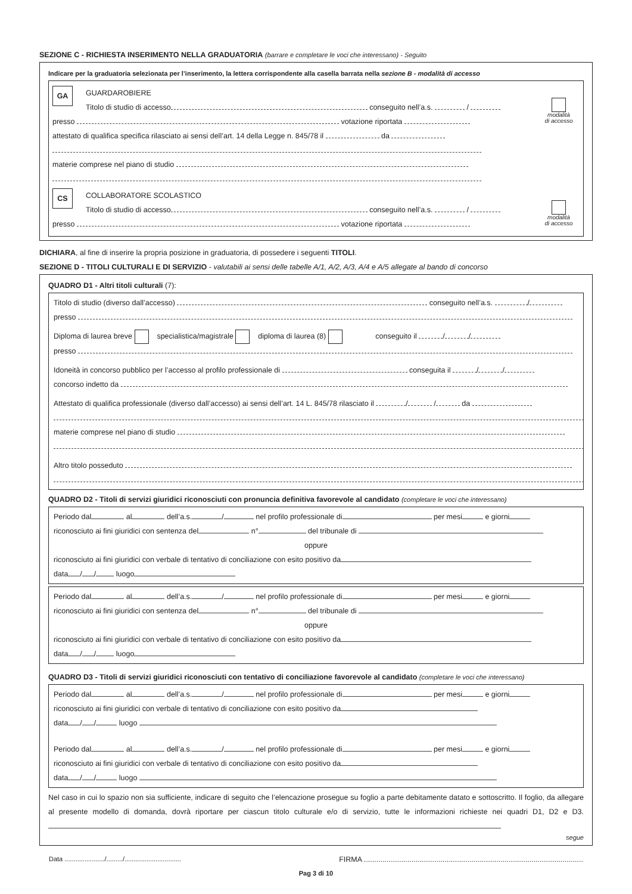SEZIONE C - RICHIESTA INSERIMENTO NELLA GRADUATORIA (barrare e completare le voci che interessano) - Seguito
Indicare per la graduatoria selezionata per l’inserimento, la lettera corrispondente alla casella barrata nella sezione B - modalità di accesso
GA
modalità
di accesso
GUARDAROBIERE
Titolo di studio di accesso conseguito nell’a.s. /
presso votazione riportata
attestato di qualifica specifica rilasciato ai sensi dell’art. 14 della Legge n. 845/78 il da
materie comprese nel piano di studio
CS
modalità
di accesso
COLLABORATORE SCOLASTICO
Titolo di studio di accesso conseguito nell’a.s. /
presso votazione riportata
DICHIARA, al fine di inserire la propria posizione in graduatoria, di possedere i seguenti TITOLI.
SEZIONE D - TITOLI CULTURALI E DI SERVIZIO - valutabili ai sensi delle tabelle A/1, A/2, A/3, A/4 e A/5 allegate al bando di concorso
QUADRO D1 - Altri titoli culturali (7):
Titolo di studio (diverso dall’accesso) conseguito nell’a.s. /
presso
Diploma di laurea breve specialistica/magistrale diploma di laurea (8) conseguito il / /
presso
Idoneità in concorso pubblico per l’accesso al profilo professionale di conseguita il / /
concorso indetto da
Attestato di qualifica professionale (diverso dall’accesso) ai sensi dell’art. 14 L. 845/78 rilasciato il / / da
materie comprese nel piano di studio
Altro titolo posseduto
QUADRO D2 - Titoli di servizi giuridici riconosciuti con pronuncia definitiva favorevole al candidato (completare le voci che interessano)
Periodo dal al dell’a.s. / nel profilo professionale di per mesi e giorni
riconosciuto ai fini giuridici con sentenza del n° del tribunale di
oppure
riconosciuto ai fini giuridici con verbale di tentativo di conciliazione con esito positivo da
data / / luogo
Periodo dal al dell’a.s. / nel profilo professionale di per mesi e giorni
riconosciuto ai fini giuridici con sentenza del n° del tribunale di
oppure
riconosciuto ai fini giuridici con verbale di tentativo di conciliazione con esito positivo da
data / / luogo
QUADRO D3 - Titoli di servizi giuridici riconosciuti con tentativo di conciliazione favorevole al candidato (completare le voci che interessano)
Periodo dal al dell’a.s. / nel profilo professionale di per mesi e giorni
riconosciuto ai fini giuridici con verbale di tentativo di conciliazione con esito positivo da
data / / luogo
Periodo dal al dell’a.s. / nel profilo professionale di per mesi e giorni
riconosciuto ai fini giuridici con verbale di tentativo di conciliazione con esito positivo da
data / / luogo
Nel caso in cui lo spazio non sia sufficiente, indicare di seguito che l’elencazione prosegue su foglio a parte debitamente datato e sottoscritto. Il foglio, da allegare al presente modello di domanda, dovrà riportare per ciascun titolo culturale e/o di servizio, tutte le informazioni richieste nei quadri D1, D2 e D3.
segue
Data ....................../........./............................... FIRMA ..........................................................................................................
Pag 3 di 10